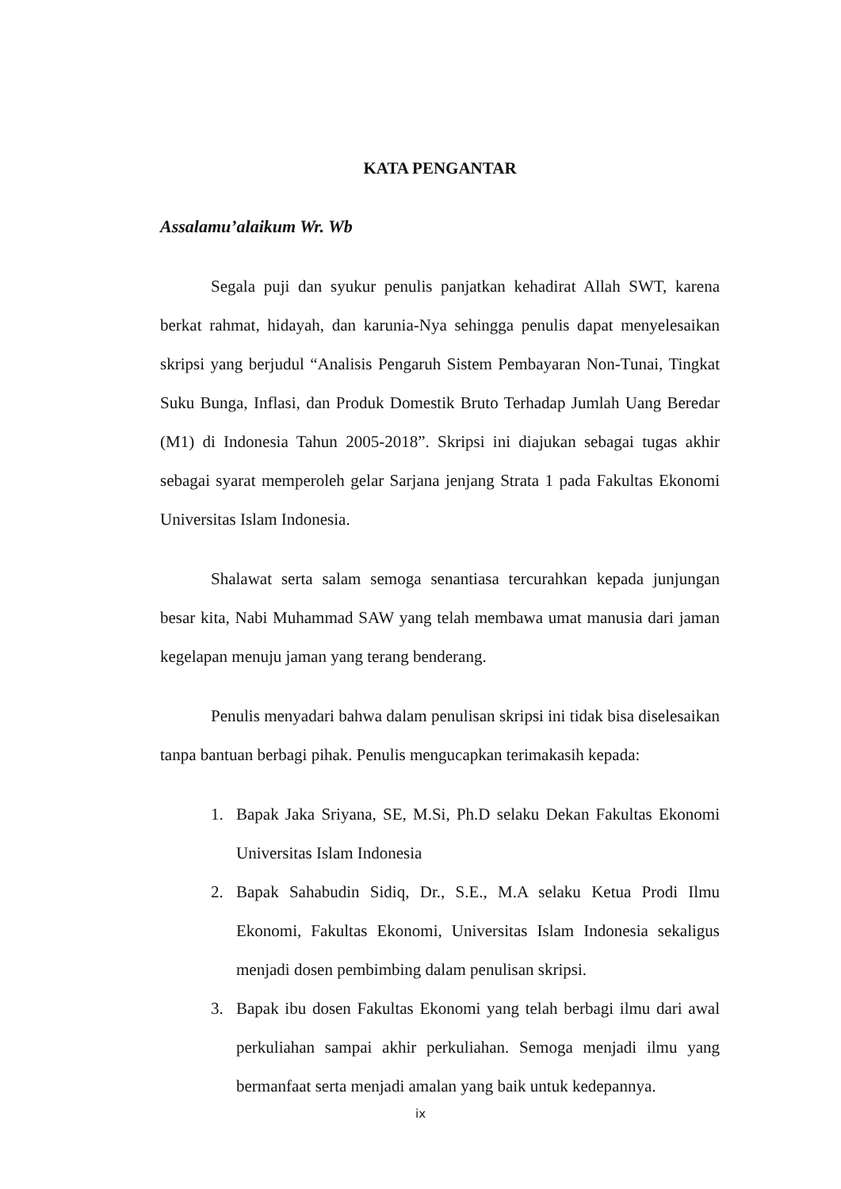KATA PENGANTAR
Assalamu’alaikum Wr. Wb
Segala puji dan syukur penulis panjatkan kehadirat Allah SWT, karena berkat rahmat, hidayah, dan karunia-Nya sehingga penulis dapat menyelesaikan skripsi yang berjudul “Analisis Pengaruh Sistem Pembayaran Non-Tunai, Tingkat Suku Bunga, Inflasi, dan Produk Domestik Bruto Terhadap Jumlah Uang Beredar (M1) di Indonesia Tahun 2005-2018”. Skripsi ini diajukan sebagai tugas akhir sebagai syarat memperoleh gelar Sarjana jenjang Strata 1 pada Fakultas Ekonomi Universitas Islam Indonesia.
Shalawat serta salam semoga senantiasa tercurahkan kepada junjungan besar kita, Nabi Muhammad SAW yang telah membawa umat manusia dari jaman kegelapan menuju jaman yang terang benderang.
Penulis menyadari bahwa dalam penulisan skripsi ini tidak bisa diselesaikan tanpa bantuan berbagi pihak. Penulis mengucapkan terimakasih kepada:
1. Bapak Jaka Sriyana, SE, M.Si, Ph.D selaku Dekan Fakultas Ekonomi Universitas Islam Indonesia
2. Bapak Sahabudin Sidiq, Dr., S.E., M.A selaku Ketua Prodi Ilmu Ekonomi, Fakultas Ekonomi, Universitas Islam Indonesia sekaligus menjadi dosen pembimbing dalam penulisan skripsi.
3. Bapak ibu dosen Fakultas Ekonomi yang telah berbagi ilmu dari awal perkuliahan sampai akhir perkuliahan. Semoga menjadi ilmu yang bermanfaat serta menjadi amalan yang baik untuk kedepannya.
ix